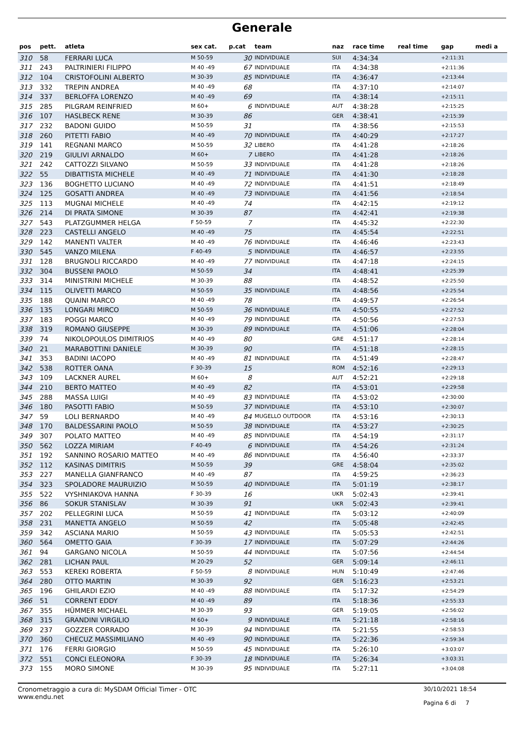Generale
| pos | pett. | atleta | sex cat. | p.cat | team | naz | race time | real time | gap | medi a |
| --- | --- | --- | --- | --- | --- | --- | --- | --- | --- | --- |
| 310 | 58 | FERRARI LUCA | M 50-59 | 30 | INDIVIDUALE | SUI | 4:34:34 | | +2:11:31 | |
| 311 | 243 | PALTRINIERI FILIPPO | M 40 -49 | 67 | INDIVIDUALE | ITA | 4:34:38 | | +2:11:36 | |
| 312 | 104 | CRISTOFOLINI ALBERTO | M 30-39 | 85 | INDIVIDUALE | ITA | 4:36:47 | | +2:13:44 | |
| 313 | 332 | TREPIN ANDREA | M 40 -49 | 68 | | ITA | 4:37:10 | | +2:14:07 | |
| 314 | 337 | BERLOFFA LORENZO | M 40 -49 | 69 | | ITA | 4:38:14 | | +2:15:11 | |
| 315 | 285 | PILGRAM REINFRIED | M 60+ | 6 | INDIVIDUALE | AUT | 4:38:28 | | +2:15:25 | |
| 316 | 107 | HASLBECK RENE | M 30-39 | 86 | | GER | 4:38:41 | | +2:15:39 | |
| 317 | 232 | BADONI GUIDO | M 50-59 | 31 | | ITA | 4:38:56 | | +2:15:53 | |
| 318 | 260 | PITETTI FABIO | M 40 -49 | 70 | INDIVIDUALE | ITA | 4:40:29 | | +2:17:27 | |
| 319 | 141 | REGNANI MARCO | M 50-59 | 32 | LIBERO | ITA | 4:41:28 | | +2:18:26 | |
| 320 | 219 | GIULIVI ARNALDO | M 60+ | 7 | LIBERO | ITA | 4:41:28 | | +2:18:26 | |
| 321 | 242 | CATTOZZI SILVANO | M 50-59 | 33 | INDIVIDUALE | ITA | 4:41:28 | | +2:18:26 | |
| 322 | 55 | DIBATTISTA MICHELE | M 40 -49 | 71 | INDIVIDUALE | ITA | 4:41:30 | | +2:18:28 | |
| 323 | 136 | BOGHETTO LUCIANO | M 40 -49 | 72 | INDIVIDUALE | ITA | 4:41:51 | | +2:18:49 | |
| 324 | 125 | GOSATTI ANDREA | M 40 -49 | 73 | INDIVIDUALE | ITA | 4:41:56 | | +2:18:54 | |
| 325 | 113 | MUGNAI MICHELE | M 40 -49 | 74 | | ITA | 4:42:15 | | +2:19:12 | |
| 326 | 214 | DI PRATA SIMONE | M 30-39 | 87 | | ITA | 4:42:41 | | +2:19:38 | |
| 327 | 543 | PLATZGUMMER HELGA | F 50-59 | 7 | | ITA | 4:45:32 | | +2:22:30 | |
| 328 | 223 | CASTELLI ANGELO | M 40 -49 | 75 | | ITA | 4:45:54 | | +2:22:51 | |
| 329 | 142 | MANENTI VALTER | M 40 -49 | 76 | INDIVIDUALE | ITA | 4:46:46 | | +2:23:43 | |
| 330 | 545 | VANZO MILENA | F 40-49 | 5 | INDIVIDUALE | ITA | 4:46:57 | | +2:23:55 | |
| 331 | 128 | BRUGNOLI RICCARDO | M 40 -49 | 77 | INDIVIDUALE | ITA | 4:47:18 | | +2:24:15 | |
| 332 | 304 | BUSSENI PAOLO | M 50-59 | 34 | | ITA | 4:48:41 | | +2:25:39 | |
| 333 | 314 | MINISTRINI MICHELE | M 30-39 | 88 | | ITA | 4:48:52 | | +2:25:50 | |
| 334 | 115 | OLIVETTI MARCO | M 50-59 | 35 | INDIVIDUALE | ITA | 4:48:56 | | +2:25:54 | |
| 335 | 188 | QUAINI MARCO | M 40 -49 | 78 | | ITA | 4:49:57 | | +2:26:54 | |
| 336 | 135 | LONGARI MIRCO | M 50-59 | 36 | INDIVIDUALE | ITA | 4:50:55 | | +2:27:52 | |
| 337 | 183 | POGGI MARCO | M 40 -49 | 79 | INDIVIDUALE | ITA | 4:50:56 | | +2:27:53 | |
| 338 | 319 | ROMANO GIUSEPPE | M 30-39 | 89 | INDIVIDUALE | ITA | 4:51:06 | | +2:28:04 | |
| 339 | 74 | NIKOLOPOULOS DIMITRIOS | M 40 -49 | 80 | | GRE | 4:51:17 | | +2:28:14 | |
| 340 | 21 | MARABOTTINI DANIELE | M 30-39 | 90 | | ITA | 4:51:18 | | +2:28:15 | |
| 341 | 353 | BADINI IACOPO | M 40 -49 | 81 | INDIVIDUALE | ITA | 4:51:49 | | +2:28:47 | |
| 342 | 538 | ROTTER OANA | F 30-39 | 15 | | ROM | 4:52:16 | | +2:29:13 | |
| 343 | 109 | LACKNER AUREL | M 60+ | 8 | | AUT | 4:52:21 | | +2:29:18 | |
| 344 | 210 | BERTO MATTEO | M 40 -49 | 82 | | ITA | 4:53:01 | | +2:29:58 | |
| 345 | 288 | MASSA LUIGI | M 40 -49 | 83 | INDIVIDUALE | ITA | 4:53:02 | | +2:30:00 | |
| 346 | 180 | PASOTTI FABIO | M 50-59 | 37 | INDIVIDUALE | ITA | 4:53:10 | | +2:30:07 | |
| 347 | 59 | LOLI BERNARDO | M 40 -49 | 84 | MUGELLO OUTDOOR | ITA | 4:53:16 | | +2:30:13 | |
| 348 | 170 | BALDESSARINI PAOLO | M 50-59 | 38 | INDIVIDUALE | ITA | 4:53:27 | | +2:30:25 | |
| 349 | 307 | POLATO MATTEO | M 40 -49 | 85 | INDIVIDUALE | ITA | 4:54:19 | | +2:31:17 | |
| 350 | 562 | LOZZA MIRIAM | F 40-49 | 6 | INDIVIDUALE | ITA | 4:54:26 | | +2:31:24 | |
| 351 | 192 | SANNINO ROSARIO MATTEO | M 40 -49 | 86 | INDIVIDUALE | ITA | 4:56:40 | | +2:33:37 | |
| 352 | 112 | KASINAS DIMITRIS | M 50-59 | 39 | | GRE | 4:58:04 | | +2:35:02 | |
| 353 | 227 | MANELLA GIANFRANCO | M 40 -49 | 87 | | ITA | 4:59:25 | | +2:36:23 | |
| 354 | 323 | SPOLADORE MAURUIZIO | M 50-59 | 40 | INDIVIDUALE | ITA | 5:01:19 | | +2:38:17 | |
| 355 | 522 | VYSHNIAKOVA HANNA | F 30-39 | 16 | | UKR | 5:02:43 | | +2:39:41 | |
| 356 | 86 | SOKUR STANISLAV | M 30-39 | 91 | | UKR | 5:02:43 | | +2:39:41 | |
| 357 | 202 | PELLEGRINI LUCA | M 50-59 | 41 | INDIVIDUALE | ITA | 5:03:12 | | +2:40:09 | |
| 358 | 231 | MANETTA ANGELO | M 50-59 | 42 | | ITA | 5:05:48 | | +2:42:45 | |
| 359 | 342 | ASCIANA MARIO | M 50-59 | 43 | INDIVIDUALE | ITA | 5:05:53 | | +2:42:51 | |
| 360 | 564 | OMETTO GAIA | F 30-39 | 17 | INDIVIDUALE | ITA | 5:07:29 | | +2:44:26 | |
| 361 | 94 | GARGANO NICOLA | M 50-59 | 44 | INDIVIDUALE | ITA | 5:07:56 | | +2:44:54 | |
| 362 | 281 | LICHAN PAUL | M 20-29 | 52 | | GER | 5:09:14 | | +2:46:11 | |
| 363 | 553 | KEREKI ROBERTA | F 50-59 | 8 | INDIVIDUALE | HUN | 5:10:49 | | +2:47:46 | |
| 364 | 280 | OTTO MARTIN | M 30-39 | 92 | | GER | 5:16:23 | | +2:53:21 | |
| 365 | 196 | GHILARDI EZIO | M 40 -49 | 88 | INDIVIDUALE | ITA | 5:17:32 | | +2:54:29 | |
| 366 | 51 | CORRENT EDDY | M 40 -49 | 89 | | ITA | 5:18:36 | | +2:55:33 | |
| 367 | 355 | HÜMMER MICHAEL | M 30-39 | 93 | | GER | 5:19:05 | | +2:56:02 | |
| 368 | 315 | GRANDINI VIRGILIO | M 60+ | 9 | INDIVIDUALE | ITA | 5:21:18 | | +2:58:16 | |
| 369 | 237 | GOZZER CORRADO | M 30-39 | 94 | INDIVIDUALE | ITA | 5:21:55 | | +2:58:53 | |
| 370 | 360 | CHECUZ MASSIMILIANO | M 40 -49 | 90 | INDIVIDUALE | ITA | 5:22:36 | | +2:59:34 | |
| 371 | 176 | FERRI GIORGIO | M 50-59 | 45 | INDIVIDUALE | ITA | 5:26:10 | | +3:03:07 | |
| 372 | 551 | CONCI ELEONORA | F 30-39 | 18 | INDIVIDUALE | ITA | 5:26:34 | | +3:03:31 | |
| 373 | 155 | MORO SIMONE | M 30-39 | 95 | INDIVIDUALE | ITA | 5:27:11 | | +3:04:08 | |
Cronometraggio a cura di: MySDAM Official Timer - OTC
www.endu.net
30/10/2021 18:54
Pagina 6 di 7